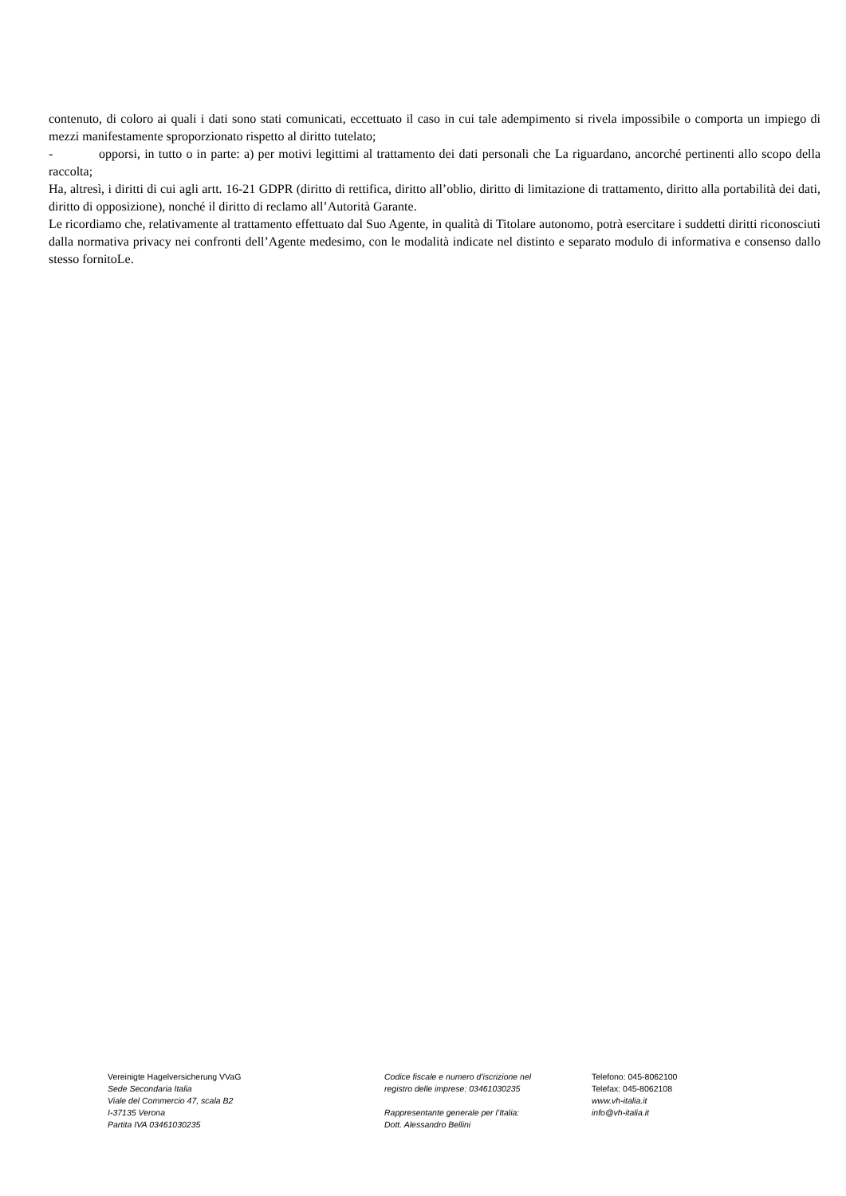contenuto, di coloro ai quali i dati sono stati comunicati, eccettuato il caso in cui tale adempimento si rivela impossibile o comporta un impiego di mezzi manifestamente sproporzionato rispetto al diritto tutelato;
- opporsi, in tutto o in parte: a) per motivi legittimi al trattamento dei dati personali che La riguardano, ancorché pertinenti allo scopo della raccolta;
Ha, altresì, i diritti di cui agli artt. 16-21 GDPR (diritto di rettifica, diritto all’oblio, diritto di limitazione di trattamento, diritto alla portabilità dei dati, diritto di opposizione), nonché il diritto di reclamo all’Autorità Garante.
Le ricordiamo che, relativamente al trattamento effettuato dal Suo Agente, in qualità di Titolare autonomo, potrà esercitare i suddetti diritti riconosciuti dalla normativa privacy nei confronti dell’Agente medesimo, con le modalità indicate nel distinto e separato modulo di informativa e consenso dallo stesso fornitoLe.
Vereinigte Hagelversicherung VVaG
Sede Secondaria Italia
Viale del Commercio 47, scala B2
I-37135 Verona
Partita IVA 03461030235
Codice fiscale e numero d'iscrizione nel
registro delle imprese: 03461030235
Rappresentante generale per l’Italia:
Dott. Alessandro Bellini
Telefono: 045-8062100
Telefax: 045-8062108
www.vh-italia.it
info@vh-italia.it